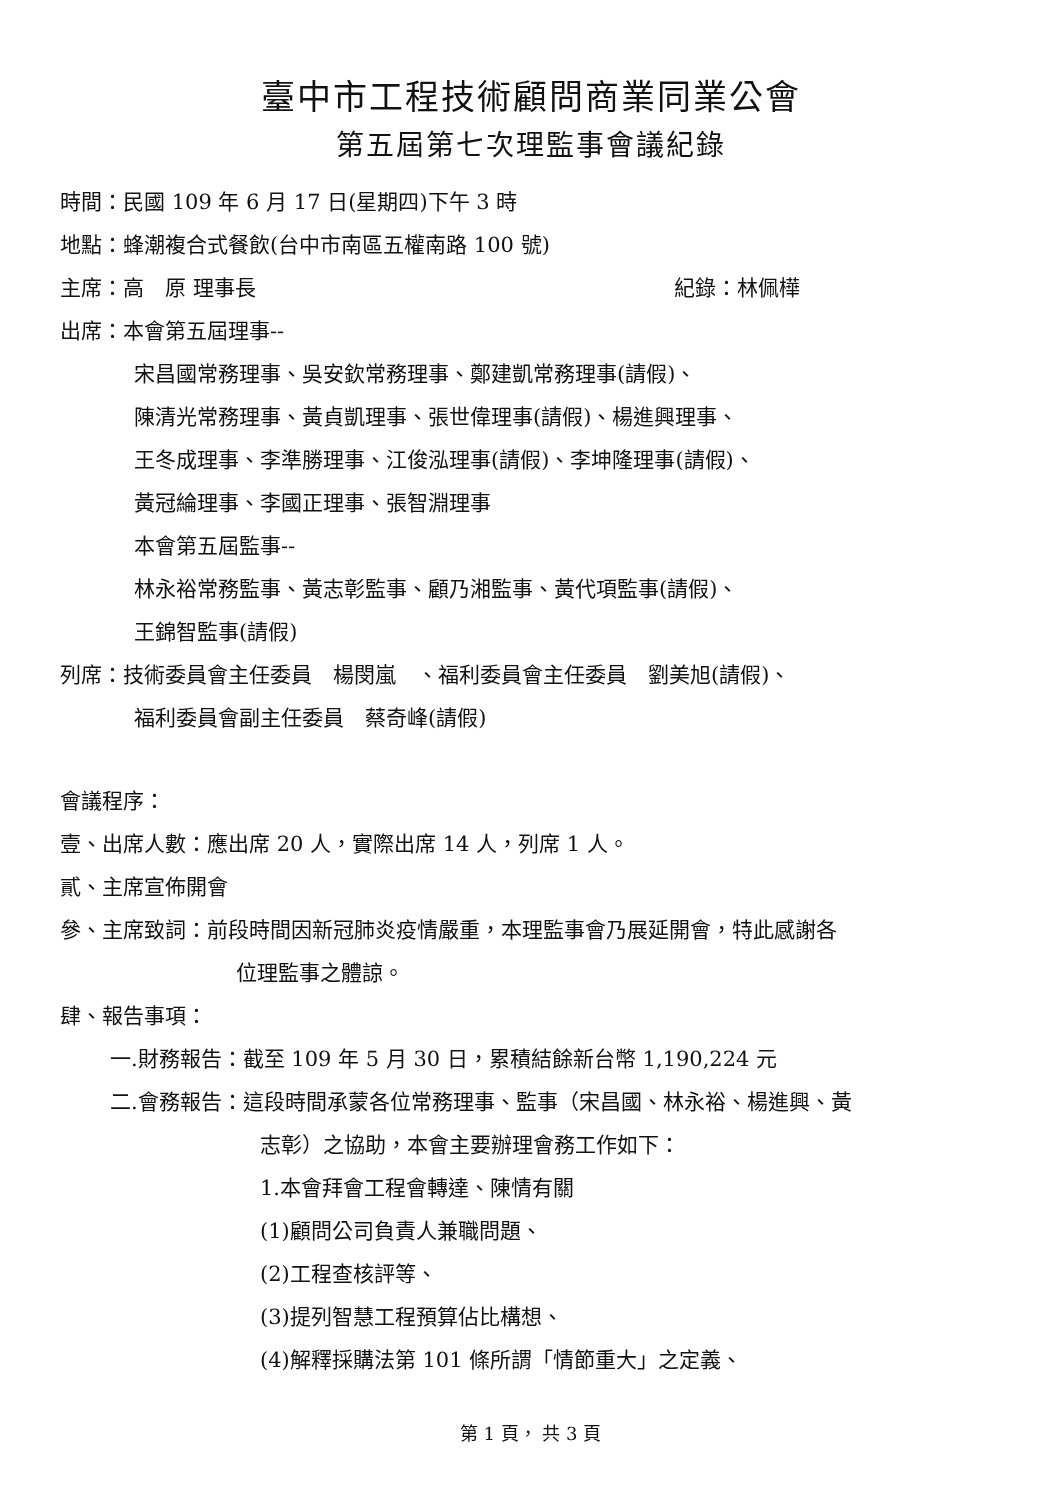臺中市工程技術顧問商業同業公會
第五屆第七次理監事會議紀錄
時間：民國 109 年 6 月 17 日(星期四)下午 3 時
地點：蜂潮複合式餐飲(台中市南區五權南路 100 號)
主席：高　原 理事長 紀錄：林佩樺
出席：本會第五屆理事--
宋昌國常務理事、吳安欽常務理事、鄭建凱常務理事(請假)、
陳清光常務理事、黃貞凱理事、張世偉理事(請假)、楊進興理事、
王冬成理事、李準勝理事、江俊泓理事(請假)、李坤隆理事(請假)、
黃冠綸理事、李國正理事、張智淵理事
本會第五屆監事--
林永裕常務監事、黃志彰監事、顧乃湘監事、黃代項監事(請假)、
王錦智監事(請假)
列席：技術委員會主任委員　楊閔嵐　、福利委員會主任委員　劉美旭(請假)、
福利委員會副主任委員　蔡奇峰(請假)
會議程序：
壹、出席人數：應出席 20 人，實際出席 14 人，列席 1 人。
貳、主席宣佈開會
參、主席致詞：前段時間因新冠肺炎疫情嚴重，本理監事會乃展延開會，特此感謝各
位理監事之體諒。
肆、報告事項：
一.財務報告：截至 109 年 5 月 30 日，累積結餘新台幣 1,190,224 元
二.會務報告：這段時間承蒙各位常務理事、監事（宋昌國、林永裕、楊進興、黃
志彰）之協助，本會主要辦理會務工作如下：
1.本會拜會工程會轉達、陳情有關
(1)顧問公司負責人兼職問題、
(2)工程查核評等、
(3)提列智慧工程預算佔比構想、
(4)解釋採購法第 101 條所謂「情節重大」之定義、
第 1 頁， 共 3 頁